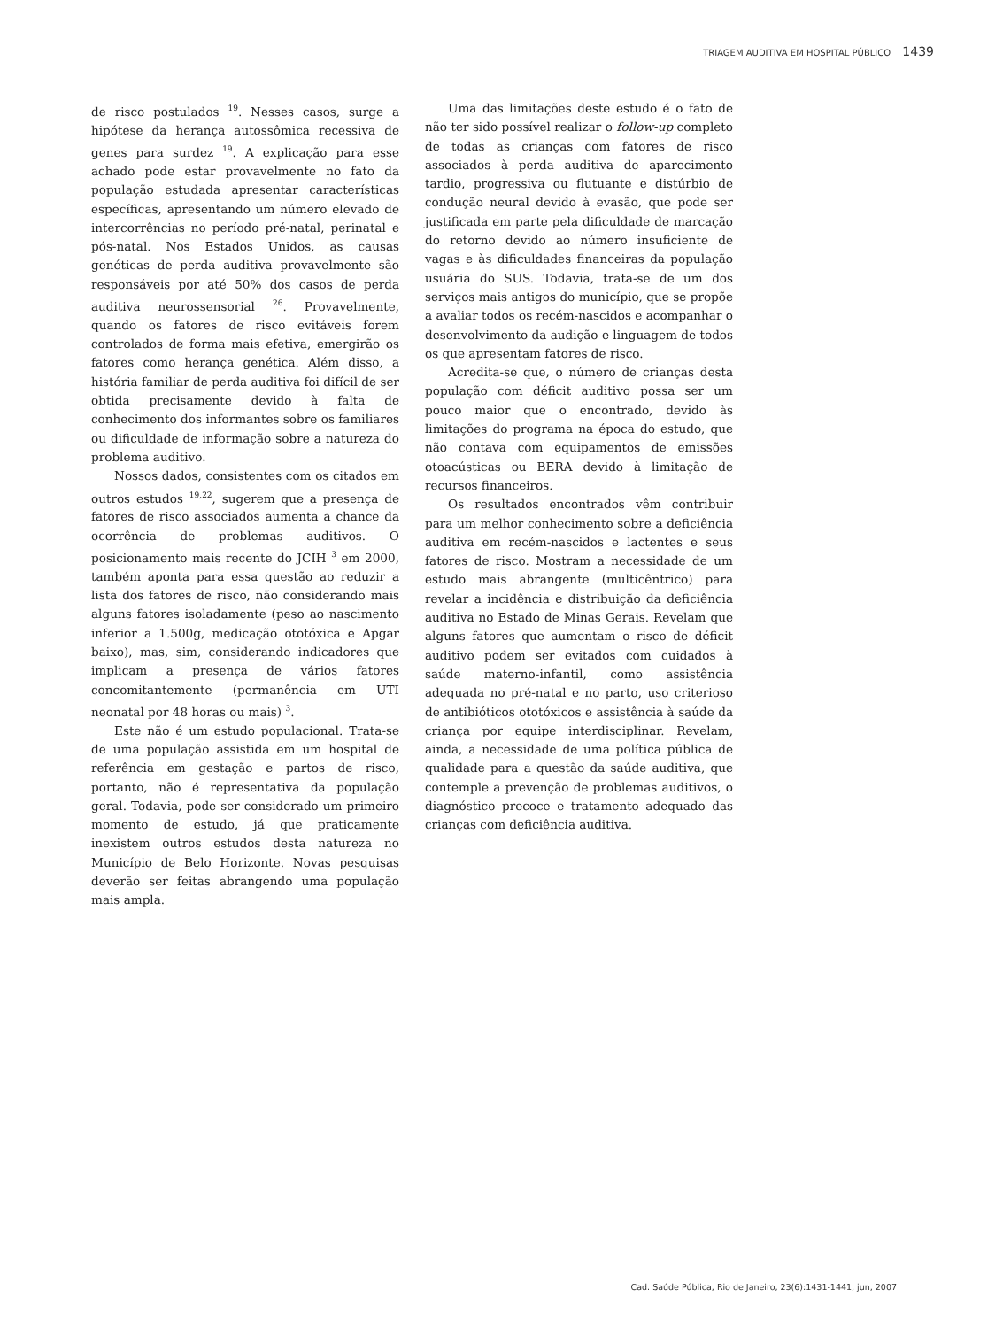TRIAGEM AUDITIVA EM HOSPITAL PÚBLICO 1439
de risco postulados <sup>19</sup>. Nesses casos, surge a hipótese da herança autossômica recessiva de genes para surdez <sup>19</sup>. A explicação para esse achado pode estar provavelmente no fato da população estudada apresentar características específicas, apresentando um número elevado de intercorrências no período pré-natal, perinatal e pós-natal. Nos Estados Unidos, as causas genéticas de perda auditiva provavelmente são responsáveis por até 50% dos casos de perda auditiva neurossensorial <sup>26</sup>. Provavelmente, quando os fatores de risco evitáveis forem controlados de forma mais efetiva, emergirão os fatores como herança genética. Além disso, a história familiar de perda auditiva foi difícil de ser obtida precisamente devido à falta de conhecimento dos informantes sobre os familiares ou dificuldade de informação sobre a natureza do problema auditivo.
Nossos dados, consistentes com os citados em outros estudos <sup>19,22</sup>, sugerem que a presença de fatores de risco associados aumenta a chance da ocorrência de problemas auditivos. O posicionamento mais recente do JCIH <sup>3</sup> em 2000, também aponta para essa questão ao reduzir a lista dos fatores de risco, não considerando mais alguns fatores isoladamente (peso ao nascimento inferior a 1.500g, medicação ototóxica e Apgar baixo), mas, sim, considerando indicadores que implicam a presença de vários fatores concomitantemente (permanência em UTI neonatal por 48 horas ou mais) <sup>3</sup>.
Este não é um estudo populacional. Trata-se de uma população assistida em um hospital de referência em gestação e partos de risco, portanto, não é representativa da população geral. Todavia, pode ser considerado um primeiro momento de estudo, já que praticamente inexistem outros estudos desta natureza no Município de Belo Horizonte. Novas pesquisas deverão ser feitas abrangendo uma população mais ampla.
Uma das limitações deste estudo é o fato de não ter sido possível realizar o follow-up completo de todas as crianças com fatores de risco associados à perda auditiva de aparecimento tardio, progressiva ou flutuante e distúrbio de condução neural devido à evasão, que pode ser justificada em parte pela dificuldade de marcação do retorno devido ao número insuficiente de vagas e às dificuldades financeiras da população usuária do SUS. Todavia, trata-se de um dos serviços mais antigos do município, que se propõe a avaliar todos os recém-nascidos e acompanhar o desenvolvimento da audição e linguagem de todos os que apresentam fatores de risco.
Acredita-se que, o número de crianças desta população com déficit auditivo possa ser um pouco maior que o encontrado, devido às limitações do programa na época do estudo, que não contava com equipamentos de emissões otoacústicas ou BERA devido à limitação de recursos financeiros.
Os resultados encontrados vêm contribuir para um melhor conhecimento sobre a deficiência auditiva em recém-nascidos e lactentes e seus fatores de risco. Mostram a necessidade de um estudo mais abrangente (multicêntrico) para revelar a incidência e distribuição da deficiência auditiva no Estado de Minas Gerais. Revelam que alguns fatores que aumentam o risco de déficit auditivo podem ser evitados com cuidados à saúde materno-infantil, como assistência adequada no pré-natal e no parto, uso criterioso de antibióticos ototóxicos e assistência à saúde da criança por equipe interdisciplinar. Revelam, ainda, a necessidade de uma política pública de qualidade para a questão da saúde auditiva, que contemple a prevenção de problemas auditivos, o diagnóstico precoce e tratamento adequado das crianças com deficiência auditiva.
Cad. Saúde Pública, Rio de Janeiro, 23(6):1431-1441, jun, 2007